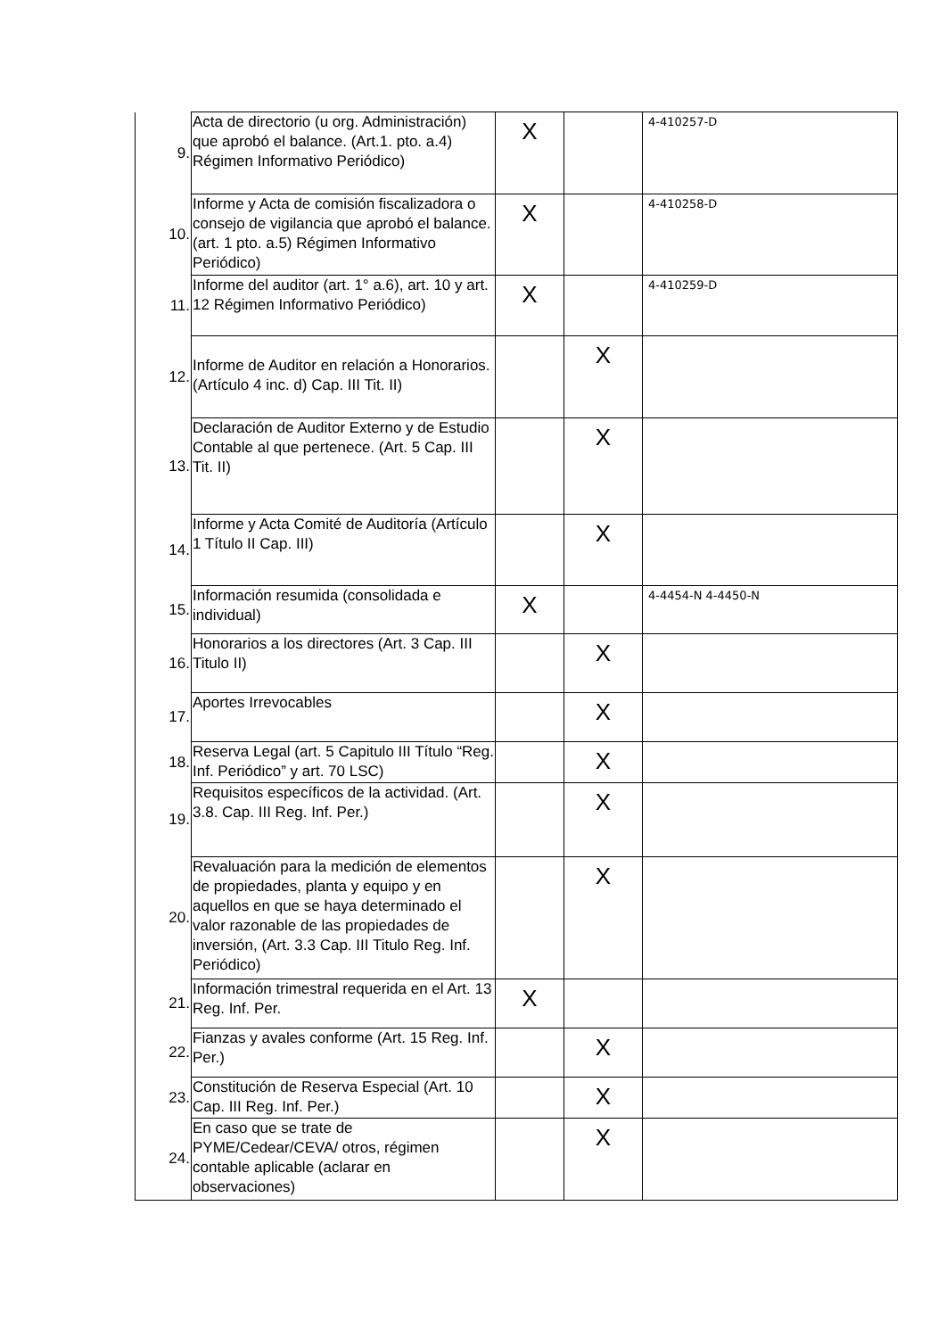| 9. | Acta de directorio (u org. Administración) que aprobó el balance. (Art.1. pto. a.4) Régimen Informativo Periódico) | X | | 4-410257-D |
| 10. | Informe y Acta de comisión fiscalizadora o consejo de vigilancia que aprobó el balance. (art. 1 pto. a.5) Régimen Informativo Periódico) | X | | 4-410258-D |
| 11. | Informe del auditor (art. 1° a.6), art. 10 y art. 12 Régimen Informativo Periódico) | X | | 4-410259-D |
| 12. | Informe de Auditor en relación a Honorarios. (Artículo 4 inc. d) Cap. III Tit. II) | | X | |
| 13. | Declaración de Auditor Externo y de Estudio Contable al que pertenece. (Art. 5 Cap. III Tit. II) | | X | |
| 14. | Informe y Acta Comité de Auditoría (Artículo 1 Título II Cap. III) | | X | |
| 15. | Información resumida (consolidada e individual) | X | | 4-4454-N 4-4450-N |
| 16. | Honorarios a los directores (Art. 3 Cap. III Titulo II) | | X | |
| 17. | Aportes Irrevocables | | X | |
| 18. | Reserva Legal (art. 5 Capitulo III Título “Reg. Inf. Periódico” y art. 70 LSC) | | X | |
| 19. | Requisitos específicos de la actividad. (Art. 3.8. Cap. III Reg. Inf. Per.) | | X | |
| 20. | Revaluación para la medición de elementos de propiedades, planta y equipo y en aquellos en que se haya determinado el valor razonable de las propiedades de inversión, (Art. 3.3 Cap. III Titulo Reg. Inf. Periódico) | | X | |
| 21. | Información trimestral requerida en el Art. 13 Reg. Inf. Per. | X | | |
| 22. | Fianzas y avales conforme (Art. 15 Reg. Inf. Per.) | | X | |
| 23. | Constitución de Reserva Especial (Art. 10 Cap. III Reg. Inf. Per.) | | X | |
| 24. | En caso que se trate de PYME/Cedear/CEVA/ otros, régimen contable aplicable (aclarar en observaciones) | | X | |